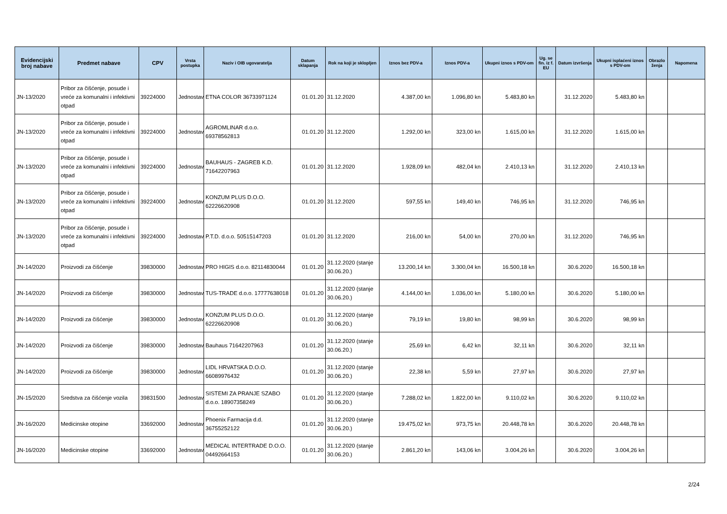| Evidencijski broj nabave | Predmet nabave | CPV | Vrsta postupka | Naziv i OIB ugovaratelja | Datum sklapanja | Rok na koji je sklopljen | Iznos bez PDV-a | Iznos PDV-a | Ukupni iznos s PDV-om | Ug. se fin. iz f. EU | Datum izvršenja | Ukupni isplaćeni iznos s PDV-om | Obrazlo ženja | Napomena |
| --- | --- | --- | --- | --- | --- | --- | --- | --- | --- | --- | --- | --- | --- | --- |
| JN-13/2020 | Pribor za čišćenje, posude i vreće za komunalni i infektivni otpad | 39224000 | Jednostav | ETNA COLOR 36733971124 | 01.01.20 | 31.12.2020 | 4.387,00 kn | 1.096,80 kn | 5.483,80 kn | | 31.12.2020 | 5.483,80 kn | | |
| JN-13/2020 | Pribor za čišćenje, posude i vreće za komunalni i infektivni otpad | 39224000 | Jednostav | AGROMLINAR d.o.o. 69378562813 | 01.01.20 | 31.12.2020 | 1.292,00 kn | 323,00 kn | 1.615,00 kn | | 31.12.2020 | 1.615,00 kn | | |
| JN-13/2020 | Pribor za čišćenje, posude i vreće za komunalni i infektivni otpad | 39224000 | Jednostav | BAUHAUS - ZAGREB K.D. 71642207963 | 01.01.20 | 31.12.2020 | 1.928,09 kn | 482,04 kn | 2.410,13 kn | | 31.12.2020 | 2.410,13 kn | | |
| JN-13/2020 | Pribor za čišćenje, posude i vreće za komunalni i infektivni otpad | 39224000 | Jednostav | KONZUM PLUS D.O.O. 62226620908 | 01.01.20 | 31.12.2020 | 597,55 kn | 149,40 kn | 746,95 kn | | 31.12.2020 | 746,95 kn | | |
| JN-13/2020 | Pribor za čišćenje, posude i vreće za komunalni i infektivni otpad | 39224000 | Jednostav | P.T.D. d.o.o. 50515147203 | 01.01.20 | 31.12.2020 | 216,00 kn | 54,00 kn | 270,00 kn | | 31.12.2020 | 746,95 kn | | |
| JN-14/2020 | Proizvodi za čišćenje | 39830000 | Jednostav | PRO HIGIS d.o.o. 82114830044 | 01.01.20 | 31.12.2020 (stanje 30.06.20.) | 13.200,14 kn | 3.300,04 kn | 16.500,18 kn | | 30.6.2020 | 16.500,18 kn | | |
| JN-14/2020 | Proizvodi za čišćenje | 39830000 | Jednostav | TUS-TRADE d.o.o. 17777638018 | 01.01.20 | 31.12.2020 (stanje 30.06.20.) | 4.144,00 kn | 1.036,00 kn | 5.180,00 kn | | 30.6.2020 | 5.180,00 kn | | |
| JN-14/2020 | Proizvodi za čišćenje | 39830000 | Jednostav | KONZUM PLUS D.O.O. 62226620908 | 01.01.20 | 31.12.2020 (stanje 30.06.20.) | 79,19 kn | 19,80 kn | 98,99 kn | | 30.6.2020 | 98,99 kn | | |
| JN-14/2020 | Proizvodi za čišćenje | 39830000 | Jednostav | Bauhaus 71642207963 | 01.01.20 | 31.12.2020 (stanje 30.06.20.) | 25,69 kn | 6,42 kn | 32,11 kn | | 30.6.2020 | 32,11 kn | | |
| JN-14/2020 | Proizvodi za čišćenje | 39830000 | Jednostav | LIDL HRVATSKA D.O.O. 66089976432 | 01.01.20 | 31.12.2020 (stanje 30.06.20.) | 22,38 kn | 5,59 kn | 27,97 kn | | 30.6.2020 | 27,97 kn | | |
| JN-15/2020 | Sredstva za čišćenje vozila | 39831500 | Jednostav | SISTEMI ZA PRANJE SZABO d.o.o. 18907358249 | 01.01.20 | 31.12.2020 (stanje 30.06.20.) | 7.288,02 kn | 1.822,00 kn | 9.110,02 kn | | 30.6.2020 | 9.110,02 kn | | |
| JN-16/2020 | Medicinske otopine | 33692000 | Jednostav | Phoenix Farmacija d.d. 36755252122 | 01.01.20 | 31.12.2020 (stanje 30.06.20.) | 19.475,02 kn | 973,75 kn | 20.448,78 kn | | 30.6.2020 | 20.448,78 kn | | |
| JN-16/2020 | Medicinske otopine | 33692000 | Jednostav | MEDICAL INTERTRADE D.O.O. 04492664153 | 01.01.20 | 31.12.2020 (stanje 30.06.20.) | 2.861,20 kn | 143,06 kn | 3.004,26 kn | | 30.6.2020 | 3.004,26 kn | | |
2/24